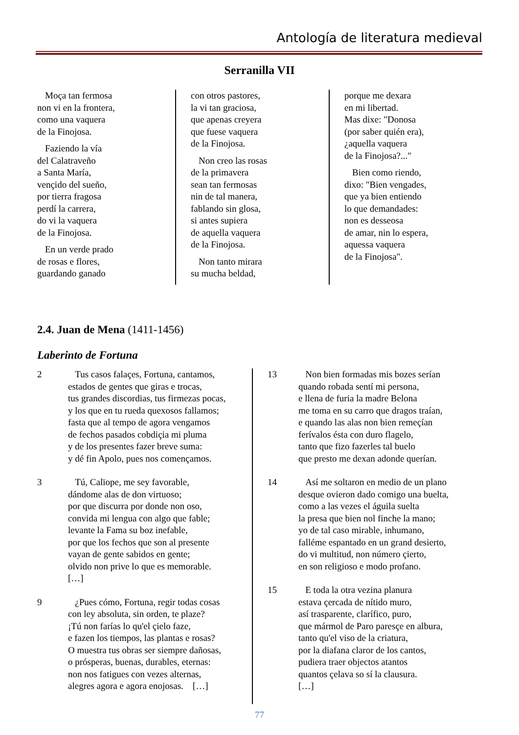Antología de literatura medieval
Serranilla VII
Moça tan fermosa
non vi en la frontera,
como una vaquera
de la Finojosa.
Faziendo la vía
del Calatraveño
a Santa María,
vençido del sueño,
por tierra fragosa
perdí la carrera,
do vi la vaquera
de la Finojosa.
En un verde prado
de rosas e flores,
guardando ganado
con otros pastores,
la vi tan graciosa,
que apenas creyera
que fuese vaquera
de la Finojosa.
Non creo las rosas
de la primavera
sean tan fermosas
nin de tal manera,
fablando sin glosa,
si antes supiera
de aquella vaquera
de la Finojosa.
Non tanto mirara
su mucha beldad,
porque me dexara
en mi libertad.
Mas dixe: "Donosa
(por saber quién era),
¿aquella vaquera
de la Finojosa?..."
Bien como riendo,
dixo: "Bien vengades,
que ya bien entiendo
lo que demandades:
non es desseosa
de amar, nin lo espera,
aquessa vaquera
de la Finojosa".
2.4. Juan de Mena (1411-1456)
Laberinto de Fortuna
2 Tus casos falaçes, Fortuna, cantamos,
estados de gentes que giras e trocas,
tus grandes discordias, tus firmezas pocas,
y los que en tu rueda quexosos fallamos;
fasta que al tempo de agora vengamos
de fechos pasados cobdiçia mi pluma
y de los presentes fazer breve suma:
y dé fin Apolo, pues nos començamos.
3 Tú, Calïope, me sey favorable,
dándome alas de don virtuoso;
por que discurra por donde non oso,
convida mi lengua con algo que fable;
levante la Fama su boz inefable,
por que los fechos que son al presente
vayan de gente sabidos en gente;
olvido non prive lo que es memorable.
[…]
9 ¿Pues cómo, Fortuna, regir todas cosas
con ley absoluta, sin orden, te plaze?
¡Tú non farías lo qu'el çielo faze,
e fazen los tiempos, las plantas e rosas?
O muestra tus obras ser siempre dañosas,
o prósperas, buenas, durables, eternas:
non nos fatigues con vezes alternas,
alegres agora e agora enojosas. […]
13 Non bien formadas mis bozes serían
quando robada sentí mi persona,
e llena de furia la madre Belona
me toma en su carro que dragos traían,
e quando las alas non bien remeçían
ferívalos ésta con duro flagelo,
tanto que fizo fazerles tal buelo
que presto me dexan adonde querían.
14 Así me soltaron en medio de un plano
desque ovieron dado comigo una buelta,
como a las vezes el águila suelta
la presa que bien nol finche la mano;
yo de tal caso mirable, inhumano,
falléme espantado en un grand desierto,
do vi multitud, non número çierto,
en son religioso e modo profano.
15 E toda la otra vezina planura
estava çercada de nítido muro,
así trasparente, clarífico, puro,
que mármol de Paro paresçe en albura,
tanto qu'el viso de la criatura,
por la diafana claror de los cantos,
pudiera traer objectos atantos
quantos çelava so sí la clausura.
[…]
77